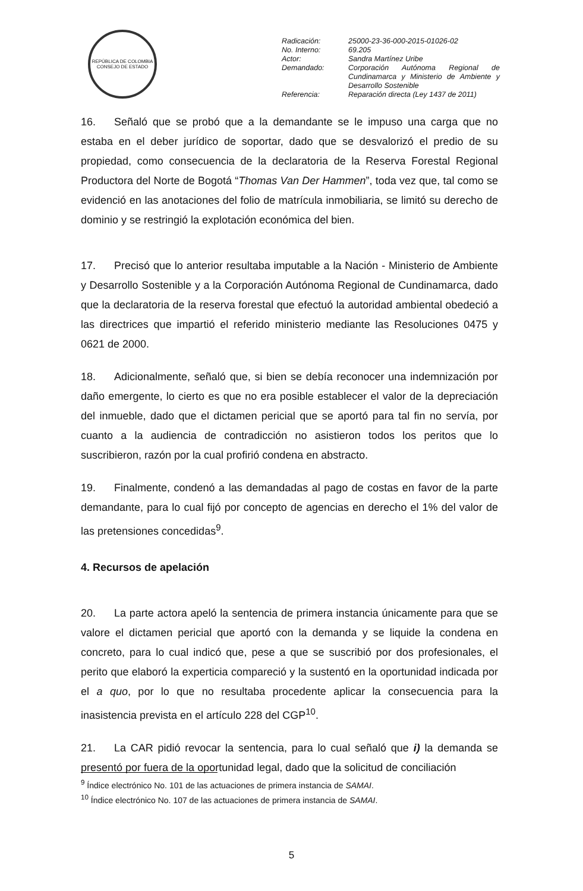REPÚBLICA DE COLOMBIA
CONSEJO DE ESTADO
| Radicación: | 25000-23-36-000-2015-01026-02 |
| No. Interno: | 69.205 |
| Actor: | Sandra Martínez Uribe |
| Demandado: | Corporación Autónoma Regional de Cundinamarca y Ministerio de Ambiente y Desarrollo Sostenible |
| Referencia: | Reparación directa (Ley 1437 de 2011) |
16. Señaló que se probó que a la demandante se le impuso una carga que no estaba en el deber jurídico de soportar, dado que se desvalorizó el predio de su propiedad, como consecuencia de la declaratoria de la Reserva Forestal Regional Productora del Norte de Bogotá “Thomas Van Der Hammen”, toda vez que, tal como se evidenció en las anotaciones del folio de matrícula inmobiliaria, se limitó su derecho de dominio y se restringió la explotación económica del bien.
17. Precisó que lo anterior resultaba imputable a la Nación - Ministerio de Ambiente y Desarrollo Sostenible y a la Corporación Autónoma Regional de Cundinamarca, dado que la declaratoria de la reserva forestal que efectuó la autoridad ambiental obedeció a las directrices que impartió el referido ministerio mediante las Resoluciones 0475 y 0621 de 2000.
18. Adicionalmente, señaló que, si bien se debía reconocer una indemnización por daño emergente, lo cierto es que no era posible establecer el valor de la depreciación del inmueble, dado que el dictamen pericial que se aportó para tal fin no servía, por cuanto a la audiencia de contradicción no asistieron todos los peritos que lo suscribieron, razón por la cual profirió condena en abstracto.
19. Finalmente, condenó a las demandadas al pago de costas en favor de la parte demandante, para lo cual fijó por concepto de agencias en derecho el 1% del valor de las pretensiones concedidas<sup>9</sup>.
4. Recursos de apelación
20. La parte actora apeló la sentencia de primera instancia únicamente para que se valore el dictamen pericial que aportó con la demanda y se liquide la condena en concreto, para lo cual indicó que, pese a que se suscribió por dos profesionales, el perito que elaboró la experticia compareció y la sustentó en la oportunidad indicada por el a quo, por lo que no resultaba procedente aplicar la consecuencia para la inasistencia prevista en el artículo 228 del CGP<sup>10</sup>.
21. La CAR pidió revocar la sentencia, para lo cual señaló que i) la demanda se presentó por fuera de la oportunidad legal, dado que la solicitud de conciliación
<sup>9</sup> Índice electrónico No. 101 de las actuaciones de primera instancia de SAMAI.
<sup>10</sup> Índice electrónico No. 107 de las actuaciones de primera instancia de SAMAI.
5